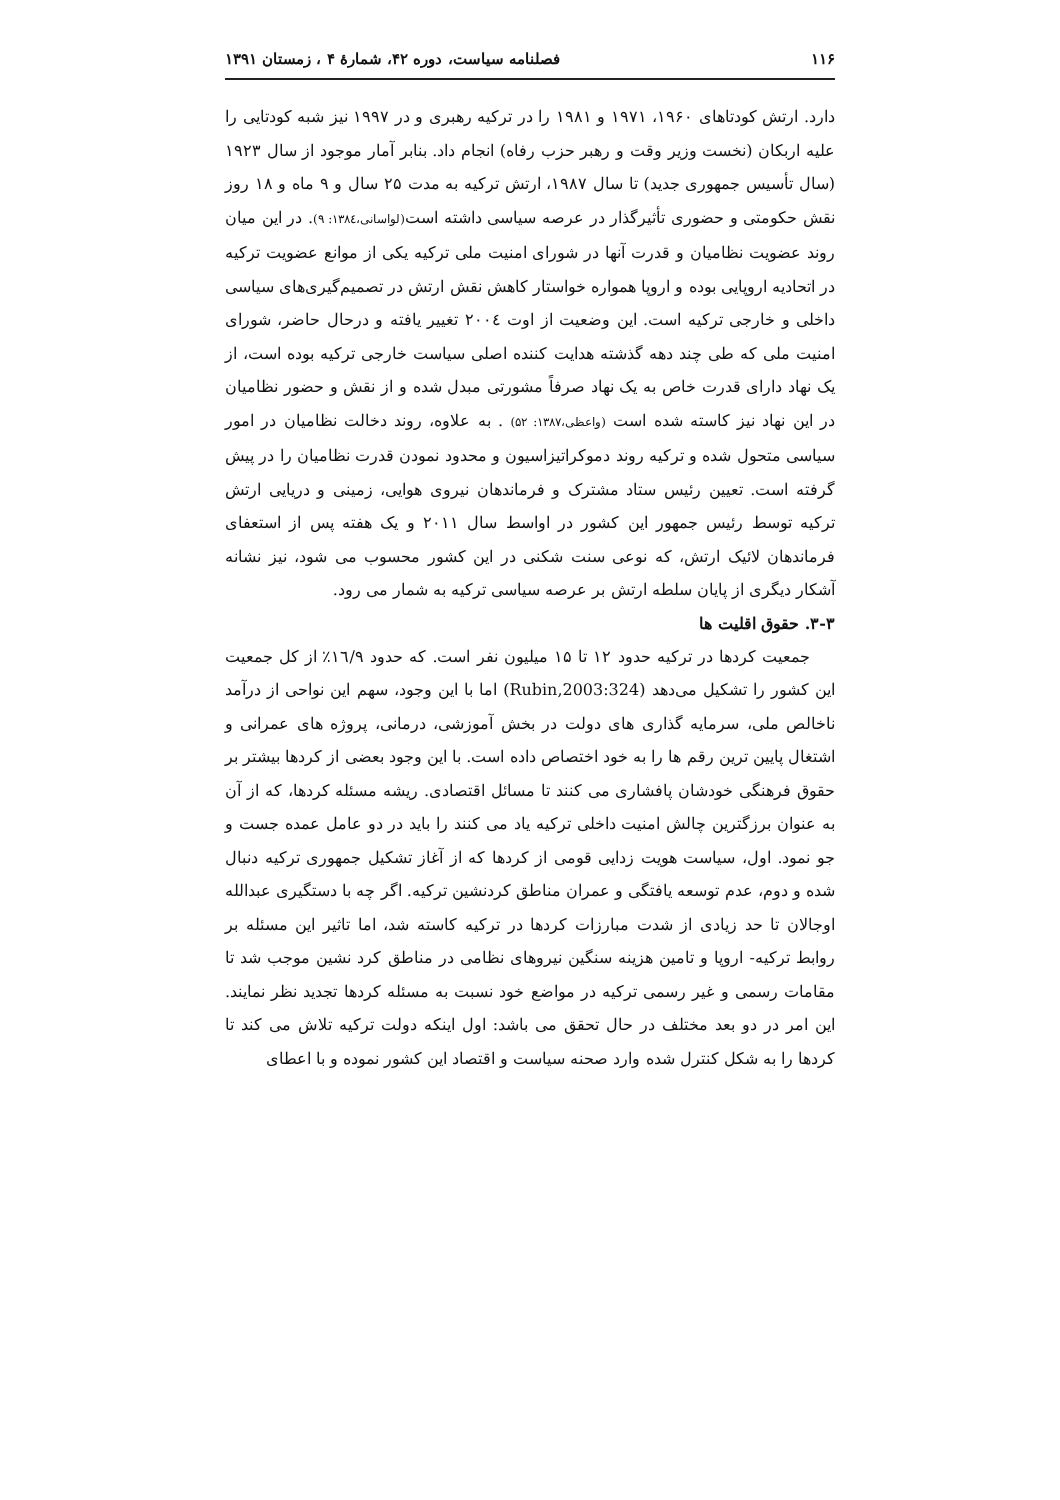۱۱۶ فصلنامه سیاست، دوره ۴۲، شمارۀ ۴ ، زمستان ۱۳۹۱
دارد. ارتش کودتاهای ۱۹۶۰، ۱۹۷۱ و ۱۹۸۱ را در ترکیه رهبری و در ۱۹۹۷ نیز شبه کودتایی را علیه اربکان (نخست وزیر وقت و رهبر حزب رفاه) انجام داد. بنابر آمار موجود از سال ۱۹۲۳ (سال تأسیس جمهوری جدید) تا سال ۱۹۸۷، ارتش ترکیه به مدت ۲۵ سال و ۹ ماه و ۱۸ روز نقش حکومتی و حضوری تأثیرگذار در عرصه سیاسی داشته است(لواسانی،۱۳۸٤: ۹). در این میان روند عضویت نظامیان و قدرت آنها در شورای امنیت ملی ترکیه یکی از موانع عضویت ترکیه در اتحادیه اروپایی بوده و اروپا همواره خواستار کاهش نقش ارتش در تصمیم‌گیری‌های سیاسی داخلی و خارجی ترکیه است. این وضعیت از اوت ۲۰۰٤ تغییر یافته و درحال حاضر، شورای امنیت ملی که طی چند دهه گذشته هدایت کننده اصلی سیاست خارجی ترکیه بوده است، از یک نهاد دارای قدرت خاص به یک نهاد صرفاً مشورتی مبدل شده و از نقش و حضور نظامیان در این نهاد نیز کاسته شده است (واعظی،۱۳۸۷: ۵۲) . به علاوه، روند دخالت نظامیان در امور سیاسی متحول شده و ترکیه روند دموکراتیزاسیون و محدود نمودن قدرت نظامیان را در پیش گرفته است. تعیین رئیس ستاد مشترک و فرماندهان نیروی هوایی، زمینی و دریایی ارتش ترکیه توسط رئیس جمهور این کشور در اواسط سال ۲۰۱۱ و یک هفته پس از استعفای فرماندهان لائیک ارتش، که نوعی سنت شکنی در این کشور محسوب می شود، نیز نشانه آشکار دیگری از پایان سلطه ارتش بر عرصه سیاسی ترکیه به شمار می رود.
۳-۳. حقوق اقلیت ها
جمعیت کردها در ترکیه حدود ۱۲ تا ۱۵ میلیون نفر است. که حدود ۱٦/۹٪ از کل جمعیت این کشور را تشکیل می‌دهد (Rubin,2003:324) اما با این وجود، سهم این نواحی از درآمد ناخالص ملی، سرمایه گذاری های دولت در بخش آموزشی، درمانی، پروژه های عمرانی و اشتغال پایین ترین رقم ها را به خود اختصاص داده است. با این وجود بعضی از کردها بیشتر بر حقوق فرهنگی خودشان پافشاری می کنند تا مسائل اقتصادی. ریشه مسئله کردها، که از آن به عنوان برزگترین چالش امنیت داخلی ترکیه یاد می کنند را باید در دو عامل عمده جست و جو نمود. اول، سیاست هویت زدایی قومی از کردها که از آغاز تشکیل جمهوری ترکیه دنبال شده و دوم، عدم توسعه یافتگی و عمران مناطق کردنشین ترکیه. اگر چه با دستگیری عبدالله اوجالان تا حد زیادی از شدت مبارزات کردها در ترکیه کاسته شد، اما تاثیر این مسئله بر روابط ترکیه- اروپا و تامین هزینه سنگین نیروهای نظامی در مناطق کرد نشین موجب شد تا مقامات رسمی و غیر رسمی ترکیه در مواضع خود نسبت به مسئله کردها تجدید نظر نمایند. این امر در دو بعد مختلف در حال تحقق می باشد: اول اینکه دولت ترکیه تلاش می کند تا کردها را به شکل کنترل شده وارد صحنه سیاست و اقتصاد این کشور نموده و با اعطای